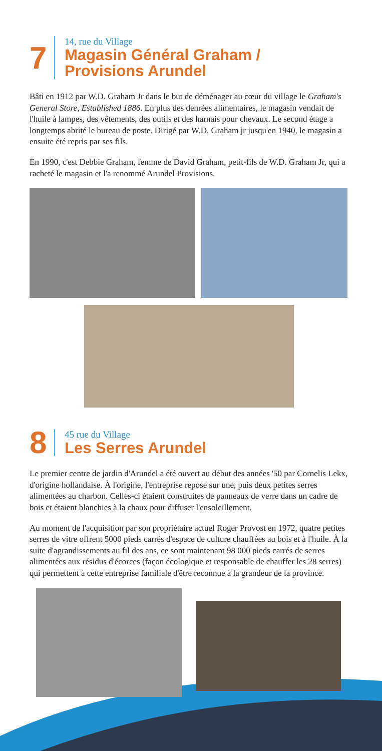7
14, rue du Village
Magasin Général Graham /
Provisions Arundel
Bâti en 1912 par W.D. Graham Jr dans le but de déménager au cœur du village le Graham's General Store, Established 1886. En plus des denrées alimentaires, le magasin vendait de l'huile à lampes, des vêtements, des outils et des harnais pour chevaux. Le second étage a longtemps abrité le bureau de poste. Dirigé par W.D. Graham jr jusqu'en 1940, le magasin a ensuite été repris par ses fils.
En 1990, c'est Debbie Graham, femme de David Graham, petit-fils de W.D. Graham Jr, qui a racheté le magasin et l'a renommé Arundel Provisions.
8
45 rue du Village
Les Serres Arundel
Le premier centre de jardin d'Arundel a été ouvert au début des années '50 par Cornelis Lekx, d'origine hollandaise. À l'origine, l'entreprise repose sur une, puis deux petites serres alimentées au charbon. Celles-ci étaient construites de panneaux de verre dans un cadre de bois et étaient blanchies à la chaux pour diffuser l'ensoleillement.
Au moment de l'acquisition par son propriétaire actuel Roger Provost en 1972, quatre petites serres de vitre offrent 5000 pieds carrés d'espace de culture chauffées au bois et à l'huile. À la suite d'agrandissements au fil des ans, ce sont maintenant 98 000 pieds carrés de serres alimentées aux résidus d'écorces (façon écologique et responsable de chauffer les 28 serres) qui permettent à cette entreprise familiale d'être reconnue à la grandeur de la province.